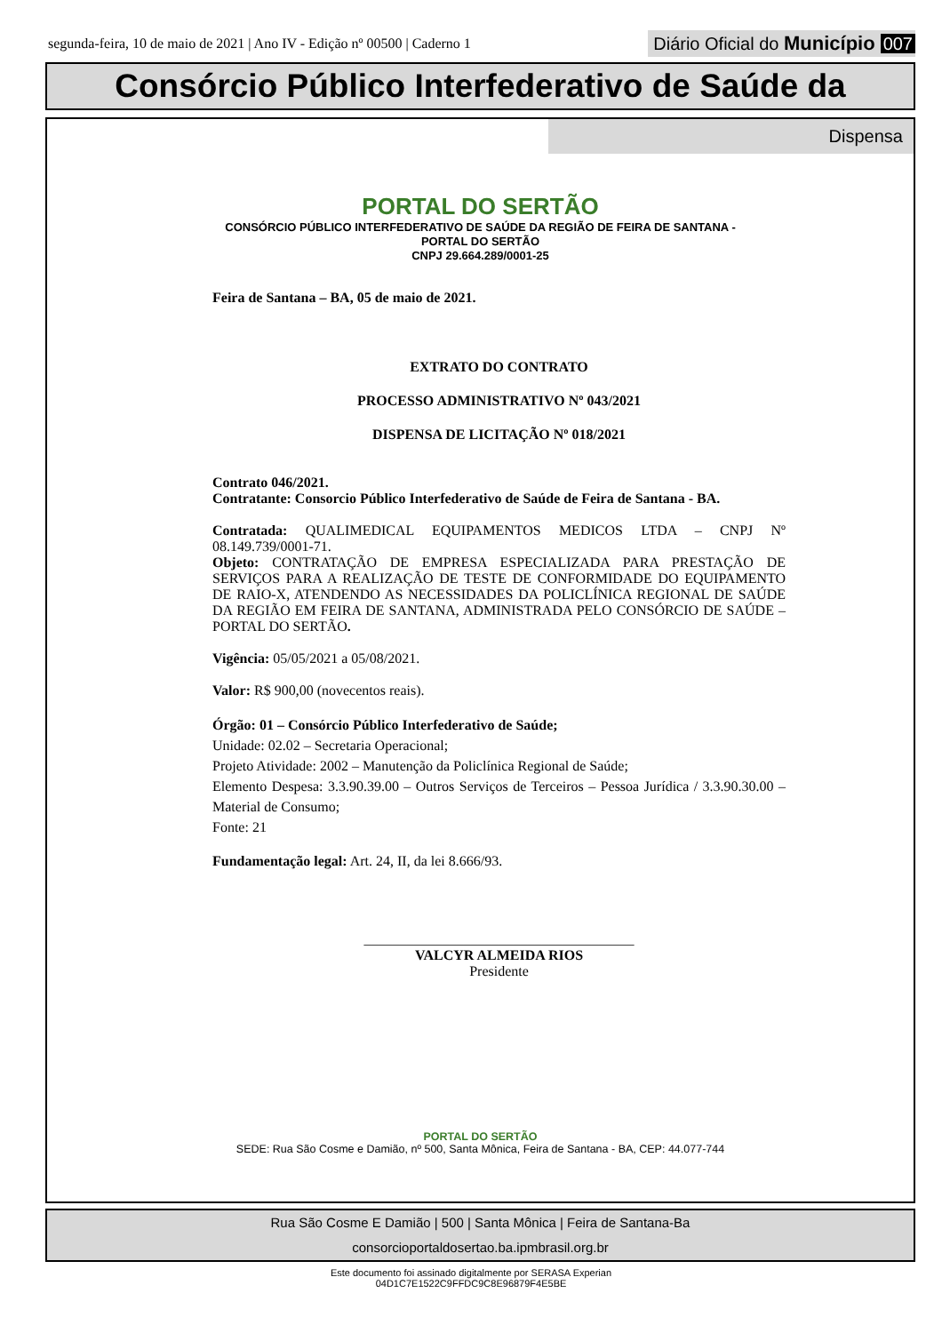segunda-feira, 10 de maio de 2021 | Ano IV - Edição nº 00500 | Caderno 1
Diário Oficial do Município 007
Consórcio Público Interfederativo de Saúde da
Dispensa
PORTAL DO SERTÃO
CONSÓRCIO PÚBLICO INTERFEDERATIVO DE SAÚDE DA REGIÃO DE FEIRA DE SANTANA -
PORTAL DO SERTÃO
CNPJ 29.664.289/0001-25
Feira de Santana – BA, 05 de maio de 2021.
EXTRATO DO CONTRATO
PROCESSO ADMINISTRATIVO Nº 043/2021
DISPENSA DE LICITAÇÃO Nº 018/2021
Contrato 046/2021.
Contratante: Consorcio Público Interfederativo de Saúde de Feira de Santana - BA.
Contratada: QUALIMEDICAL EQUIPAMENTOS MEDICOS LTDA – CNPJ Nº 08.149.739/0001-71.
Objeto: CONTRATAÇÃO DE EMPRESA ESPECIALIZADA PARA PRESTAÇÃO DE SERVIÇOS PARA A REALIZAÇÃO DE TESTE DE CONFORMIDADE DO EQUIPAMENTO DE RAIO-X, ATENDENDO AS NECESSIDADES DA POLICLÍNICA REGIONAL DE SAÚDE DA REGIÃO EM FEIRA DE SANTANA, ADMINISTRADA PELO CONSÓRCIO DE SAÚDE – PORTAL DO SERTÃO.
Vigência: 05/05/2021 a 05/08/2021.
Valor: R$ 900,00 (novecentos reais).
Órgão: 01 – Consórcio Público Interfederativo de Saúde;
Unidade: 02.02 – Secretaria Operacional;
Projeto Atividade: 2002 – Manutenção da Policlínica Regional de Saúde;
Elemento Despesa: 3.3.90.39.00 – Outros Serviços de Terceiros – Pessoa Jurídica / 3.3.90.30.00 – Material de Consumo;
Fonte: 21
Fundamentação legal: Art. 24, II, da lei 8.666/93.
______________________________________
VALCYR ALMEIDA RIOS
Presidente
PORTAL DO SERTÃO
SEDE: Rua São Cosme e Damião, nº 500, Santa Mônica, Feira de Santana - BA, CEP: 44.077-744
Rua São Cosme E Damião | 500 | Santa Mônica | Feira de Santana-Ba
consorcioportaldosertao.ba.ipmbrasil.org.br
Este documento foi assinado digitalmente por SERASA Experian
04D1C7E1522C9FFDC9C8E96879F4E5BE